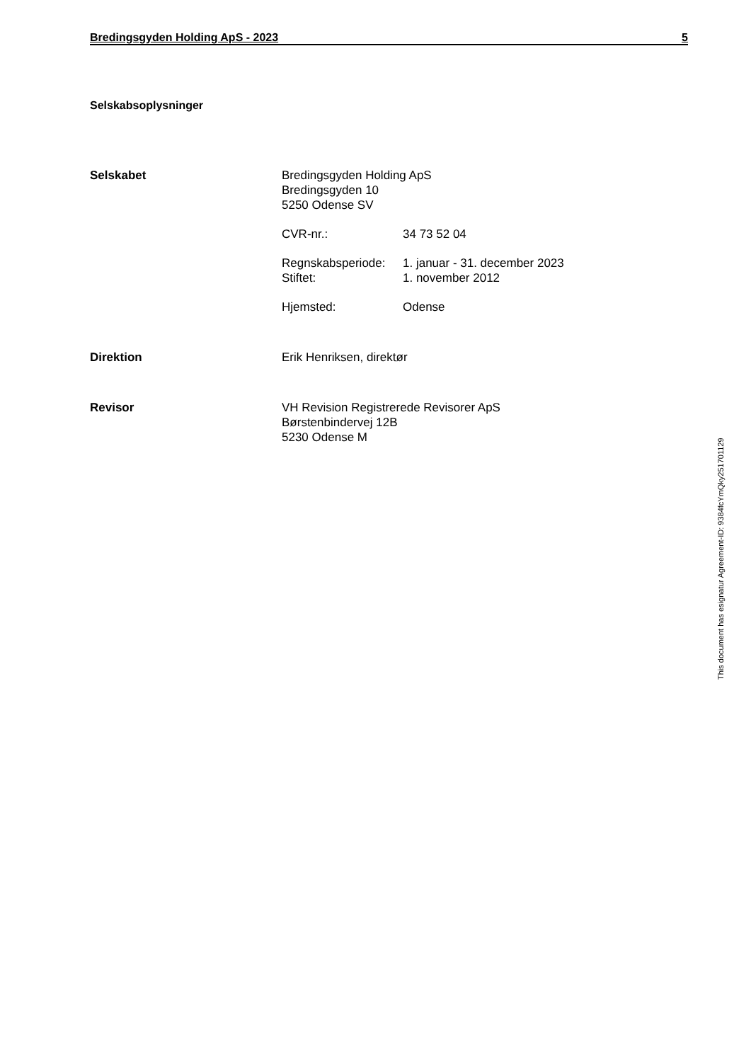Bredingsgyden Holding ApS - 2023 5
Selskabsoplysninger
Selskabet
Bredingsgyden Holding ApS
Bredingsgyden 10
5250 Odense SV
CVR-nr.: 34 73 52 04
Regnskabsperiode: 1. januar - 31. december 2023
Stiftet: 1. november 2012
Hjemsted: Odense
Direktion Erik Henriksen, direktør
Revisor
VH Revision Registrerede Revisorer ApS
Børstenbindervej 12B
5230 Odense M
This document has esignatur Agreement-ID: 9384fcYmQky251701129